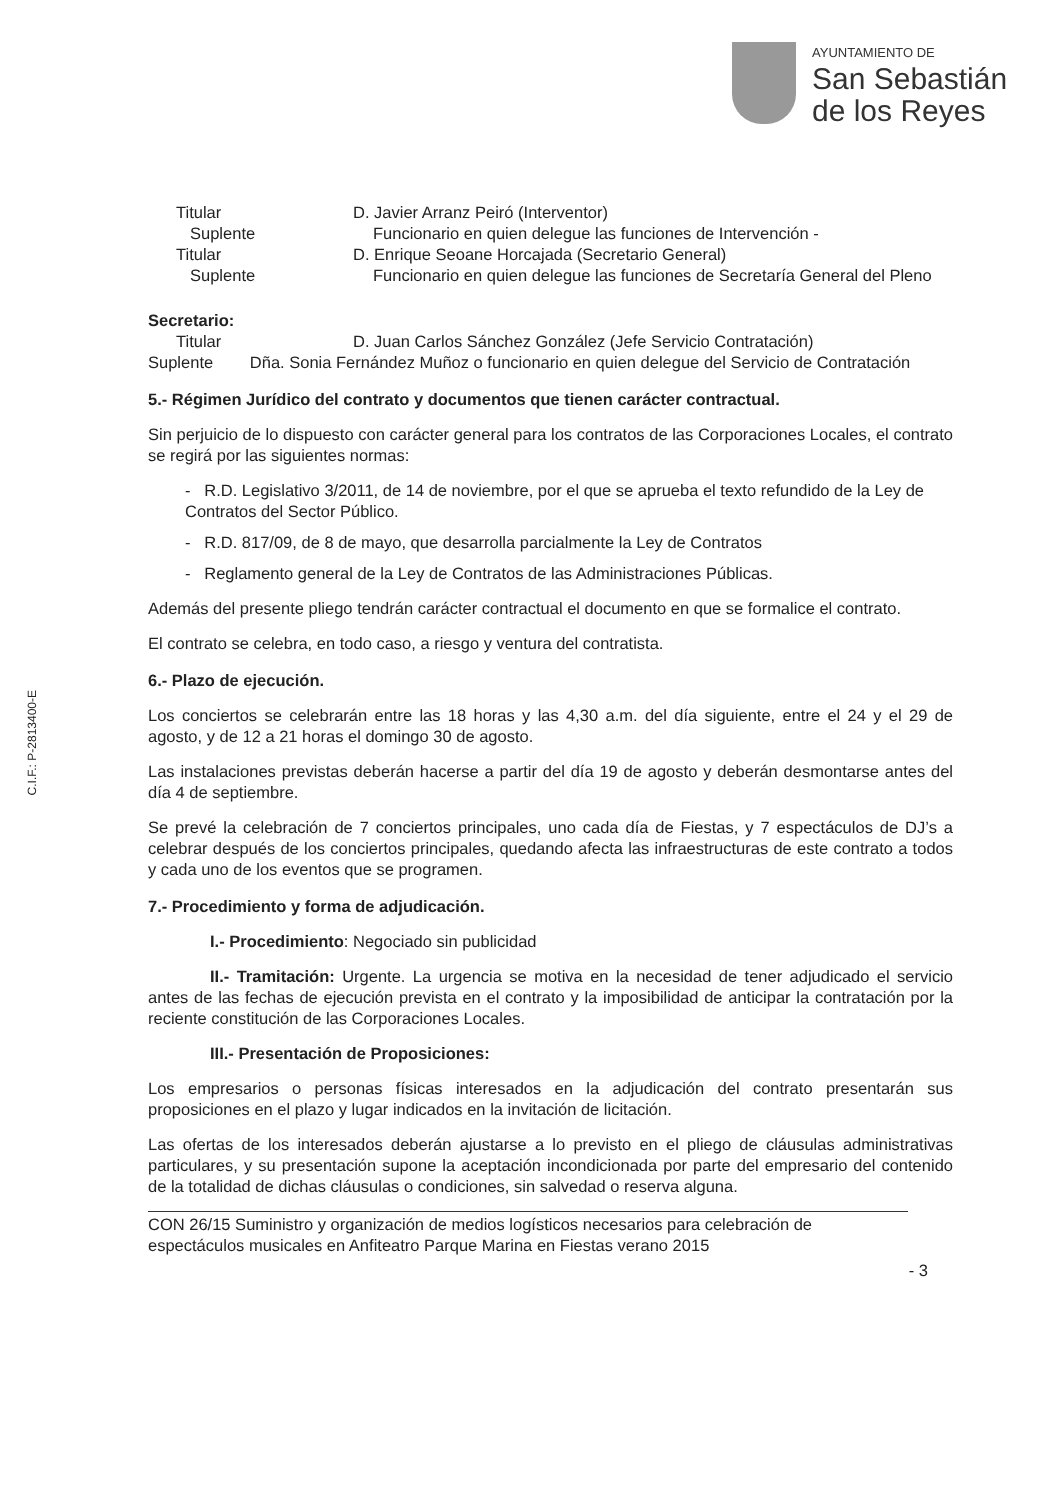AYUNTAMIENTO DE
San Sebastián
de los Reyes
C.I.F.: P-2813400-E
Titular D. Javier Arranz Peiró (Interventor)
Suplente Funcionario en quien delegue las funciones de Intervención -
Titular D. Enrique Seoane Horcajada (Secretario General)
Suplente Funcionario en quien delegue las funciones de Secretaría General del Pleno
Secretario:
Titular D. Juan Carlos Sánchez González (Jefe Servicio Contratación)
Suplente Dña. Sonia Fernández Muñoz o funcionario en quien delegue del Servicio de Contratación
5.- Régimen Jurídico del contrato y documentos que tienen carácter contractual.
Sin perjuicio de lo dispuesto con carácter general para los contratos de las Corporaciones Locales, el contrato se regirá por las siguientes normas:
- R.D. Legislativo 3/2011, de 14 de noviembre, por el que se aprueba el texto refundido de la Ley de Contratos del Sector Público.
- R.D. 817/09, de 8 de mayo, que desarrolla parcialmente la Ley de Contratos
- Reglamento general de la Ley de Contratos de las Administraciones Públicas.
Además del presente pliego tendrán carácter contractual el documento en que se formalice el contrato.
El contrato se celebra, en todo caso, a riesgo y ventura del contratista.
6.- Plazo de ejecución.
Los conciertos se celebrarán entre las 18 horas y las 4,30 a.m. del día siguiente, entre el 24 y el 29 de agosto, y de 12 a 21 horas el domingo 30 de agosto.
Las instalaciones previstas deberán hacerse a partir del día 19 de agosto y deberán desmontarse antes del día 4 de septiembre.
Se prevé la celebración de 7 conciertos principales, uno cada día de Fiestas, y 7 espectáculos de DJ’s a celebrar después de los conciertos principales, quedando afecta las infraestructuras de este contrato a todos y cada uno de los eventos que se programen.
7.- Procedimiento y forma de adjudicación.
I.- Procedimiento: Negociado sin publicidad
II.- Tramitación: Urgente. La urgencia se motiva en la necesidad de tener adjudicado el servicio antes de las fechas de ejecución prevista en el contrato y la imposibilidad de anticipar la contratación por la reciente constitución de las Corporaciones Locales.
III.- Presentación de Proposiciones:
Los empresarios o personas físicas interesados en la adjudicación del contrato presentarán sus proposiciones en el plazo y lugar indicados en la invitación de licitación.
Las ofertas de los interesados deberán ajustarse a lo previsto en el pliego de cláusulas administrativas particulares, y su presentación supone la aceptación incondicionada por parte del empresario del contenido de la totalidad de dichas cláusulas o condiciones, sin salvedad o reserva alguna.
CON 26/15 Suministro y organización de medios logísticos necesarios para celebración de espectáculos musicales en Anfiteatro Parque Marina en Fiestas verano 2015
- 3